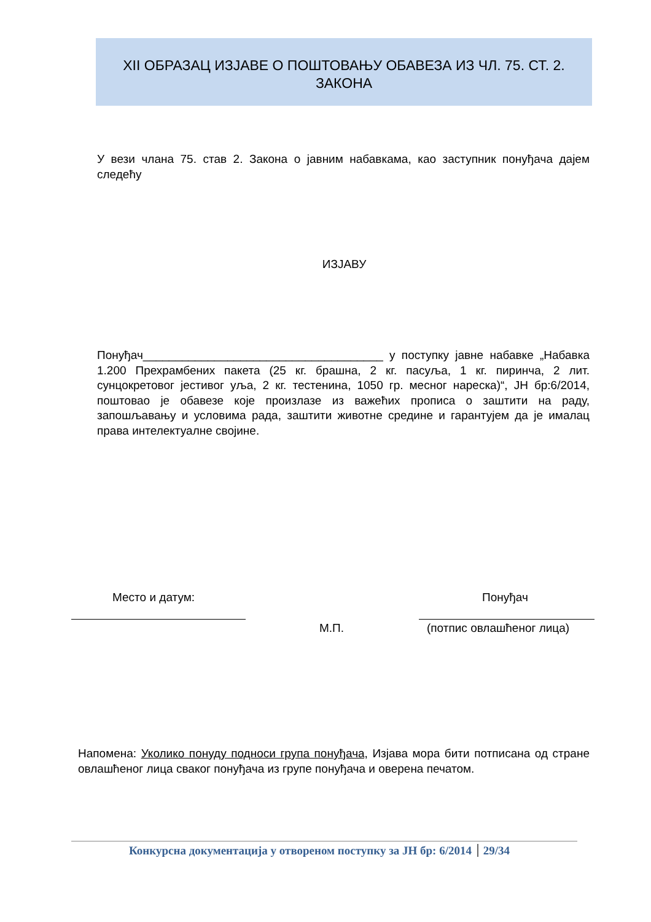XII ОБРАЗАЦ ИЗЈАВЕ О ПОШТОВАЊУ ОБАВЕЗА ИЗ ЧЛ. 75. СТ. 2.
ЗАКОНА
У вези члана 75. став 2. Закона о јавним набавкама, као заступник понуђача дајем следећу
ИЗЈАВУ
Понуђач_____________________________________ у поступку јавне набавке „Набавка 1.200 Прехрамбених пакета (25 кг. брашна, 2 кг. пасуља, 1 кг. пиринча, 2 лит. сунцокретовог јестивог уља, 2 кг. тестенина, 1050 гр. месног нареска)“, ЈН бр:6/2014, поштовао је обавезе које произлазе из важећих прописа о заштити на раду, запошљавању и условима рада, заштити животне средине и гарантујем да је ималац права интелектуалне својине.
Место и датум: Понуђач
М.П. (потпис овлашћеног лица)
Напомена: Уколико понуду подноси група понуђача, Изјава мора бити потписана од стране овлашћеног лица сваког понуђача из групе понуђача и оверена печатом.
Конкурсна документација у отвореном поступку за ЈН бр: 6/2014 29/34